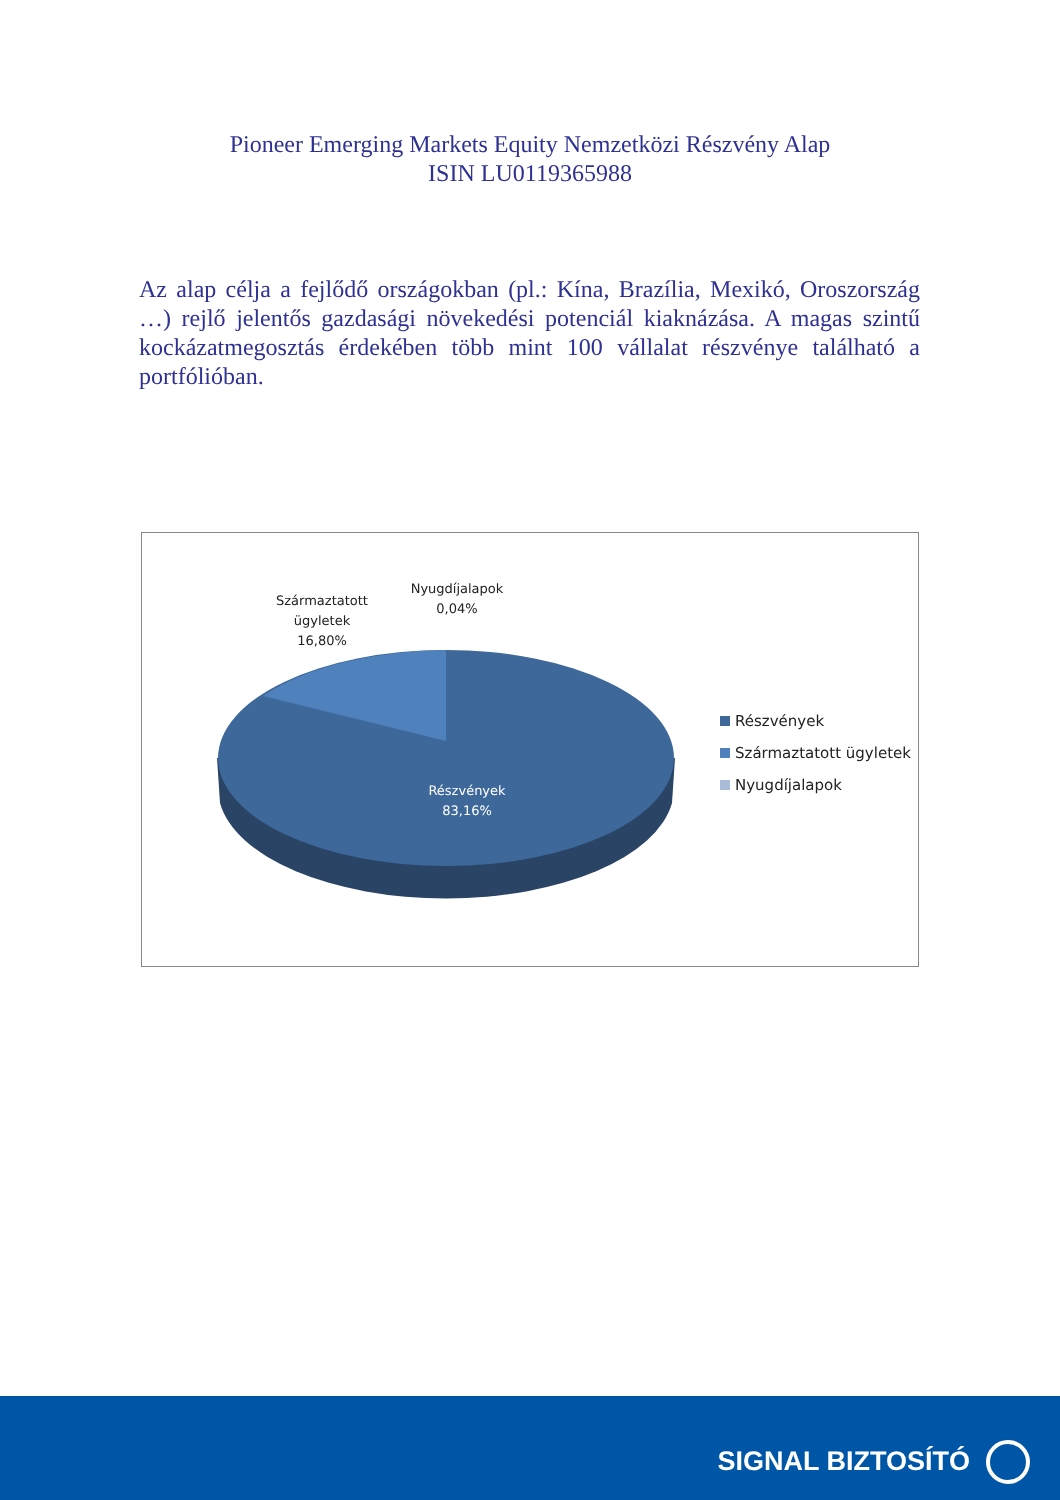Pioneer Emerging Markets Equity Nemzetközi Részvény Alap
ISIN LU0119365988
Az alap célja a fejlődő országokban (pl.: Kína, Brazília, Mexikó, Oroszország …) rejlő jelentős gazdasági növekedési potenciál kiaknázása. A magas szintű kockázatmegosztás érdekében több mint 100 vállalat részvénye található a portfólióban.
Származtatott
ügyletek
16,80%
Nyugdíjalapok
0,04%
Részvények
83,16%
Részvények
Származtatott ügyletek
Nyugdíjalapok
SIGNAL BIZTOSÍTÓ